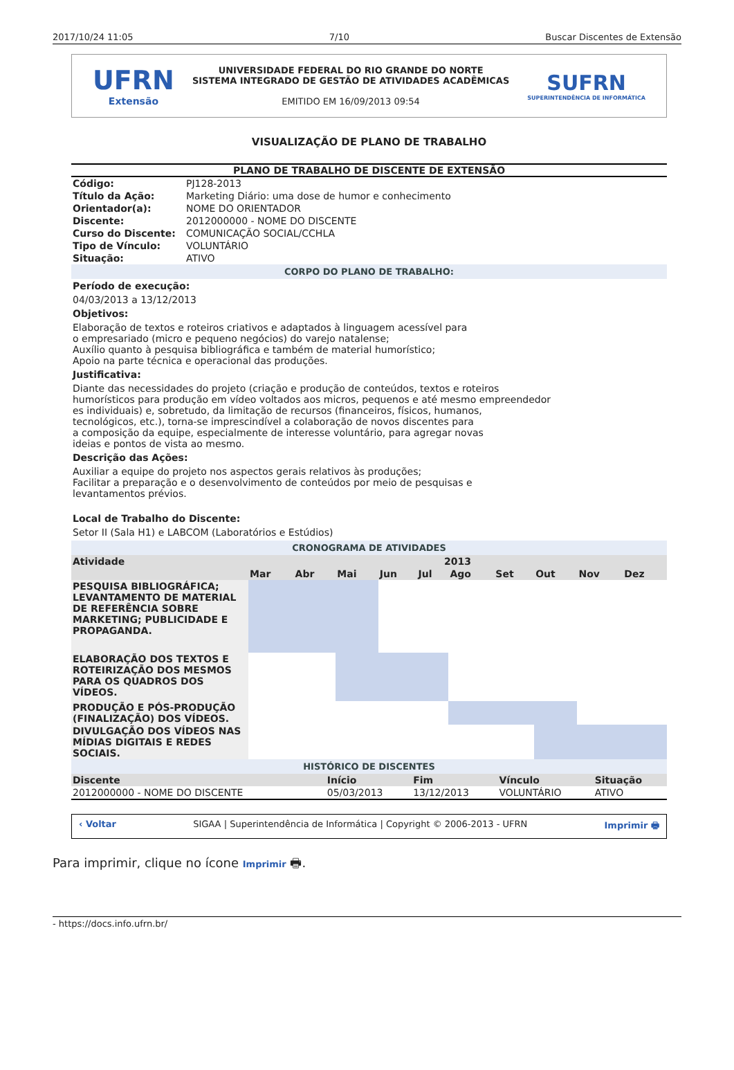2017/10/24 11:05 7/10 Buscar Discentes de Extensão
UFRN
Extensão
UNIVERSIDADE FEDERAL DO RIO GRANDE DO NORTE
SISTEMA INTEGRADO DE GESTÃO DE ATIVIDADES ACADÊMICAS
EMITIDO EM 16/09/2013 09:54
SUFRN
SUPERINTENDÊNCIA DE INFORMÁTICA
VISUALIZAÇÃO DE PLANO DE TRABALHO
PLANO DE TRABALHO DE DISCENTE DE EXTENSÃO
| Código: | PJ128-2013 |
| Título da Ação: | Marketing Diário: uma dose de humor e conhecimento |
| Orientador(a): | NOME DO ORIENTADOR |
| Discente: | 2012000000 - NOME DO DISCENTE |
| Curso do Discente: | COMUNICAÇÃO SOCIAL/CCHLA |
| Tipo de Vínculo: | VOLUNTÁRIO |
| Situação: | ATIVO |
CORPO DO PLANO DE TRABALHO:
Período de execução:
04/03/2013 a 13/12/2013
Objetivos:
Elaboração de textos e roteiros criativos e adaptados à linguagem acessível para
o empresariado (micro e pequeno negócios) do varejo natalense;
Auxílio quanto à pesquisa bibliográfica e também de material humorístico;
Apoio na parte técnica e operacional das produções.
Justificativa:
Diante das necessidades do projeto (criação e produção de conteúdos, textos e roteiros
humorísticos para produção em vídeo voltados aos micros, pequenos e até mesmo empreendedor
es individuais) e, sobretudo, da limitação de recursos (financeiros, físicos, humanos,
tecnológicos, etc.), torna-se imprescindível a colaboração de novos discentes para
a composição da equipe, especialmente de interesse voluntário, para agregar novas
ideias e pontos de vista ao mesmo.
Descrição das Ações:
Auxiliar a equipe do projeto nos aspectos gerais relativos às produções;
Facilitar a preparação e o desenvolvimento de conteúdos por meio de pesquisas e
levantamentos prévios.
Local de Trabalho do Discente:
Setor II (Sala H1) e LABCOM (Laboratórios e Estúdios)
CRONOGRAMA DE ATIVIDADES
| Atividade | 2013 | | | | | | | | | |
| --- | --- | --- | --- | --- | --- | --- | --- | --- | --- | --- |
| | Mar | Abr | Mai | Jun | Jul | Ago | Set | Out | Nov | Dez |
| PESQUISA BIBLIOGRÁFICA; LEVANTAMENTO DE MATERIAL DE REFERÊNCIA SOBRE MARKETING; PUBLICIDADE E PROPAGANDA. | | | | | | | | | | |
| ELABORAÇÃO DOS TEXTOS E ROTEIRIZAÇÃO DOS MESMOS PARA OS QUADROS DOS VÍDEOS. | | | | | | | | | | |
| PRODUÇÃO E PÓS-PRODUÇÃO (FINALIZAÇÃO) DOS VÍDEOS. | | | | | | | | | | |
| DIVULGAÇÃO DOS VÍDEOS NAS MÍDIAS DIGITAIS E REDES SOCIAIS. | | | | | | | | | | |
HISTÓRICO DE DISCENTES
| Discente | Início | Fim | Vínculo | Situação |
| --- | --- | --- | --- | --- |
| 2012000000 - NOME DO DISCENTE | 05/03/2013 | 13/12/2013 | VOLUNTÁRIO | ATIVO |
‹ Voltar SIGAA | Superintendência de Informática | Copyright © 2006-2013 - UFRN Imprimir 🖶
Para imprimir, clique no ícone Imprimir 🖶.
- https://docs.info.ufrn.br/